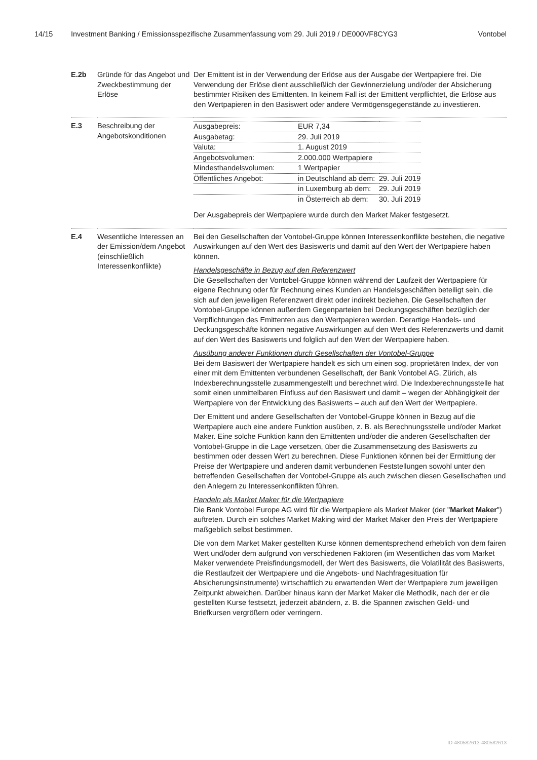14/15 Investment Banking / Emissionsspezifische Zusammenfassung vom 29. Juli 2019 / DE000VF8CYG3 Vontobel
| E.2b | Gründe für das Angebot und Zweckbestimmung der Erlöse | Der Emittent ist in der Verwendung der Erlöse aus der Ausgabe der Wertpapiere frei. Die Verwendung der Erlöse dient ausschließlich der Gewinnerzielung und/oder der Absicherung bestimmter Risiken des Emittenten. In keinem Fall ist der Emittent verpflichtet, die Erlöse aus den Wertpapieren in den Basiswert oder andere Vermögensgegenstände zu investieren. |
| E.3 | Beschreibung der Angebotskonditionen | / Ausgabepreis: / EUR 7,34 / / / Ausgabetag: / 29. Juli 2019 / / / Valuta: / 1. August 2019 / / / Angebotsvolumen: / 2.000.000 Wertpapiere / / / Mindesthandelsvolumen: / 1 Wertpapier / / / Öffentliches Angebot: / in Deutschland ab dem: / 29. Juli 2019 / / / in Luxemburg ab dem: / 29. Juli 2019 / / / in Österreich ab dem: / 30. Juli 2019 / Der Ausgabepreis der Wertpapiere wurde durch den Market Maker festgesetzt. |
| E.4 | Wesentliche Interessen an der Emission/dem Angebot (einschließlich Interessenkonflikte) | Bei den Gesellschaften der Vontobel-Gruppe können Interessenkonflikte bestehen, die negative Auswirkungen auf den Wert des Basiswerts und damit auf den Wert der Wertpapiere haben können. Handelsgeschäfte in Bezug auf den Referenzwert Die Gesellschaften der Vontobel-Gruppe können während der Laufzeit der Wertpapiere für eigene Rechnung oder für Rechnung eines Kunden an Handelsgeschäften beteiligt sein, die sich auf den jeweiligen Referenzwert direkt oder indirekt beziehen. Die Gesellschaften der Vontobel-Gruppe können außerdem Gegenparteien bei Deckungsgeschäften bezüglich der Verpflichtungen des Emittenten aus den Wertpapieren werden. Derartige Handels- und Deckungsgeschäfte können negative Auswirkungen auf den Wert des Referenzwerts und damit auf den Wert des Basiswerts und folglich auf den Wert der Wertpapiere haben. Ausübung anderer Funktionen durch Gesellschaften der Vontobel-Gruppe Bei dem Basiswert der Wertpapiere handelt es sich um einen sog. proprietären Index, der von einer mit dem Emittenten verbundenen Gesellschaft, der Bank Vontobel AG, Zürich, als Indexberechnungsstelle zusammengestellt und berechnet wird. Die Indexberechnungsstelle hat somit einen unmittelbaren Einfluss auf den Basiswert und damit – wegen der Abhängigkeit der Wertpapiere von der Entwicklung des Basiswerts – auch auf den Wert der Wertpapiere. Der Emittent und andere Gesellschaften der Vontobel-Gruppe können in Bezug auf die Wertpapiere auch eine andere Funktion ausüben, z. B. als Berechnungsstelle und/oder Market Maker. Eine solche Funktion kann den Emittenten und/oder die anderen Gesellschaften der Vontobel-Gruppe in die Lage versetzen, über die Zusammensetzung des Basiswerts zu bestimmen oder dessen Wert zu berechnen. Diese Funktionen können bei der Ermittlung der Preise der Wertpapiere und anderen damit verbundenen Feststellungen sowohl unter den betreffenden Gesellschaften der Vontobel-Gruppe als auch zwischen diesen Gesellschaften und den Anlegern zu Interessenkonflikten führen. Handeln als Market Maker für die Wertpapiere Die Bank Vontobel Europe AG wird für die Wertpapiere als Market Maker (der " Market Maker ") auftreten. Durch ein solches Market Making wird der Market Maker den Preis der Wertpapiere maßgeblich selbst bestimmen. Die von dem Market Maker gestellten Kurse können dementsprechend erheblich von dem fairen Wert und/oder dem aufgrund von verschiedenen Faktoren (im Wesentlichen das vom Market Maker verwendete Preisfindungsmodell, der Wert des Basiswerts, die Volatilität des Basiswerts, die Restlaufzeit der Wertpapiere und die Angebots- und Nachfragesituation für Absicherungsinstrumente) wirtschaftlich zu erwartenden Wert der Wertpapiere zum jeweiligen Zeitpunkt abweichen. Darüber hinaus kann der Market Maker die Methodik, nach der er die gestellten Kurse festsetzt, jederzeit abändern, z. B. die Spannen zwischen Geld- und Briefkursen vergrößern oder verringern. |
ID-480582613-480582613